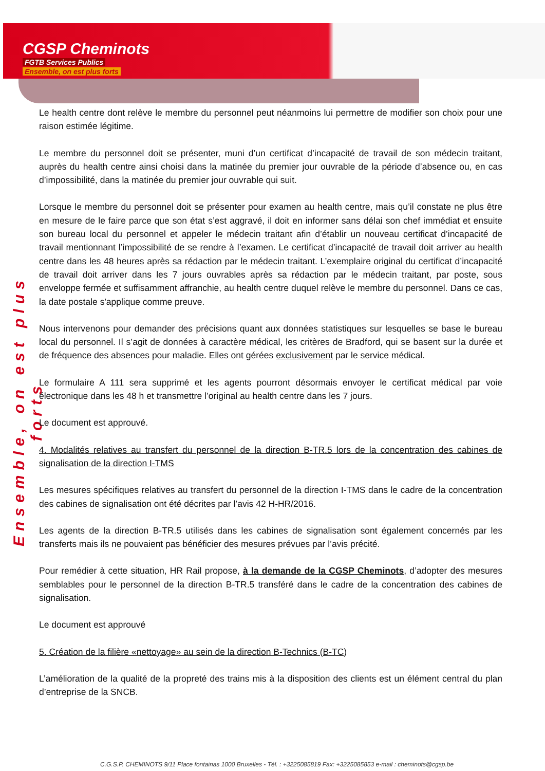CGSP Cheminots
FGTB Services Publics
Ensemble, on est plus forts
Ensemble, on est plus forts
Le health centre dont relève le membre du personnel peut néanmoins lui permettre de modifier son choix pour une raison estimée légitime.
Le membre du personnel doit se présenter, muni d’un certificat d’incapacité de travail de son médecin traitant, auprès du health centre ainsi choisi dans la matinée du premier jour ouvrable de la période d’absence ou, en cas d’impossibilité, dans la matinée du premier jour ouvrable qui suit.
Lorsque le membre du personnel doit se présenter pour examen au health centre, mais qu’il constate ne plus être en mesure de le faire parce que son état s’est aggravé, il doit en informer sans délai son chef immédiat et ensuite son bureau local du personnel et appeler le médecin traitant afin d’établir un nouveau certificat d’incapacité de travail mentionnant l’impossibilité de se rendre à l’examen. Le certificat d’incapacité de travail doit arriver au health centre dans les 48 heures après sa rédaction par le médecin traitant. L’exemplaire original du certificat d’incapacité de travail doit arriver dans les 7 jours ouvrables après sa rédaction par le médecin traitant, par poste, sous enveloppe fermée et suffisamment affranchie, au health centre duquel relève le membre du personnel. Dans ce cas, la date postale s'applique comme preuve.
Nous intervenons pour demander des précisions quant aux données statistiques sur lesquelles se base le bureau local du personnel. Il s’agit de données à caractère médical, les critères de Bradford, qui se basent sur la durée et de fréquence des absences pour maladie. Elles ont gérées exclusivement par le service médical.
Le formulaire A 111 sera supprimé et les agents pourront désormais envoyer le certificat médical par voie électronique dans les 48 h et transmettre l’original au health centre dans les 7 jours.
Le document est approuvé.
4. Modalités relatives au transfert du personnel de la direction B-TR.5 lors de la concentration des cabines de signalisation de la direction I-TMS
Les mesures spécifiques relatives au transfert du personnel de la direction I-TMS dans le cadre de la concentration des cabines de signalisation ont été décrites par l’avis 42 H-HR/2016.
Les agents de la direction B-TR.5 utilisés dans les cabines de signalisation sont également concernés par les transferts mais ils ne pouvaient pas bénéficier des mesures prévues par l’avis précité.
Pour remédier à cette situation, HR Rail propose, à la demande de la CGSP Cheminots, d’adopter des mesures semblables pour le personnel de la direction B-TR.5 transféré dans le cadre de la concentration des cabines de signalisation.
Le document est approuvé
5. Création de la filière «nettoyage» au sein de la direction B-Technics (B-TC)
L’amélioration de la qualité de la propreté des trains mis à la disposition des clients est un élément central du plan d’entreprise de la SNCB.
C.G.S.P. CHEMINOTS 9/11 Place fontainas 1000 Bruxelles - Tél. : +3225085819 Fax: +3225085853 e-mail : cheminots@cgsp.be